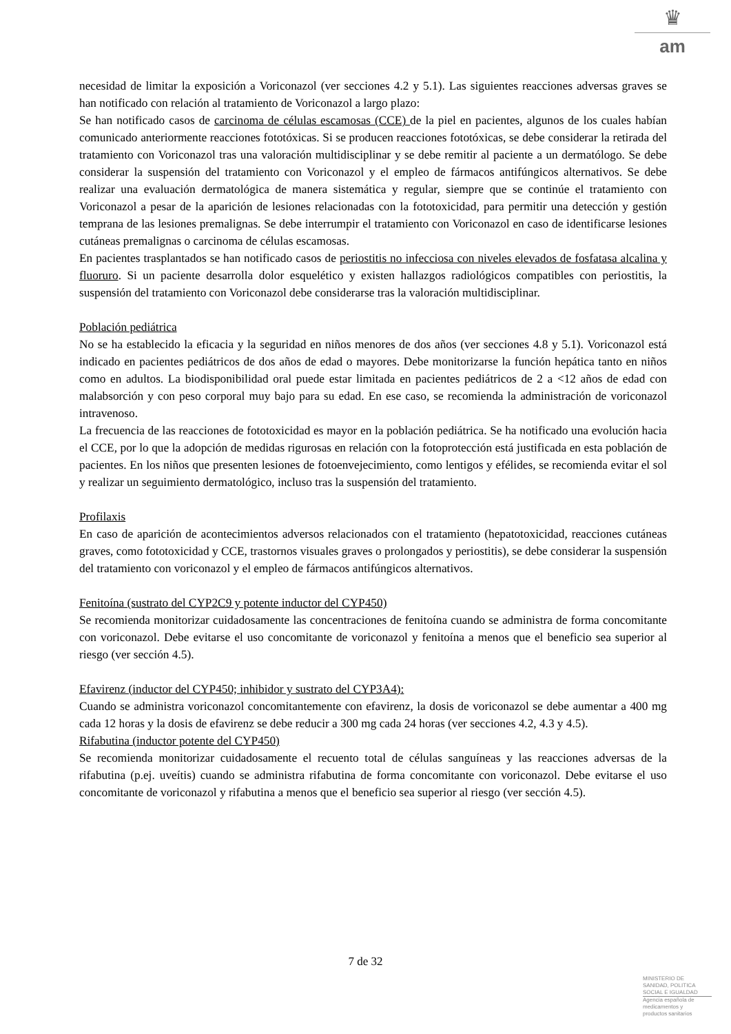♛
am
necesidad de limitar la exposición a Voriconazol (ver secciones 4.2 y 5.1). Las siguientes reacciones adversas graves se han notificado con relación al tratamiento de Voriconazol a largo plazo:
Se han notificado casos de carcinoma de células escamosas (CCE) de la piel en pacientes, algunos de los cuales habían comunicado anteriormente reacciones fototóxicas. Si se producen reacciones fototóxicas, se debe considerar la retirada del tratamiento con Voriconazol tras una valoración multidisciplinar y se debe remitir al paciente a un dermatólogo. Se debe considerar la suspensión del tratamiento con Voriconazol y el empleo de fármacos antifúngicos alternativos. Se debe realizar una evaluación dermatológica de manera sistemática y regular, siempre que se continúe el tratamiento con Voriconazol a pesar de la aparición de lesiones relacionadas con la fototoxicidad, para permitir una detección y gestión temprana de las lesiones premalignas. Se debe interrumpir el tratamiento con Voriconazol en caso de identificarse lesiones cutáneas premalignas o carcinoma de células escamosas.
En pacientes trasplantados se han notificado casos de periostitis no infecciosa con niveles elevados de fosfatasa alcalina y fluoruro. Si un paciente desarrolla dolor esquelético y existen hallazgos radiológicos compatibles con periostitis, la suspensión del tratamiento con Voriconazol debe considerarse tras la valoración multidisciplinar.
Población pediátrica
No se ha establecido la eficacia y la seguridad en niños menores de dos años (ver secciones 4.8 y 5.1). Voriconazol está indicado en pacientes pediátricos de dos años de edad o mayores. Debe monitorizarse la función hepática tanto en niños como en adultos. La biodisponibilidad oral puede estar limitada en pacientes pediátricos de 2 a <12 años de edad con malabsorción y con peso corporal muy bajo para su edad. En ese caso, se recomienda la administración de voriconazol intravenoso.
La frecuencia de las reacciones de fototoxicidad es mayor en la población pediátrica. Se ha notificado una evolución hacia el CCE, por lo que la adopción de medidas rigurosas en relación con la fotoprotección está justificada en esta población de pacientes. En los niños que presenten lesiones de fotoenvejecimiento, como lentigos y efélides, se recomienda evitar el sol y realizar un seguimiento dermatológico, incluso tras la suspensión del tratamiento.
Profilaxis
En caso de aparición de acontecimientos adversos relacionados con el tratamiento (hepatotoxicidad, reacciones cutáneas graves, como fototoxicidad y CCE, trastornos visuales graves o prolongados y periostitis), se debe considerar la suspensión del tratamiento con voriconazol y el empleo de fármacos antifúngicos alternativos.
Fenitoína (sustrato del CYP2C9 y potente inductor del CYP450)
Se recomienda monitorizar cuidadosamente las concentraciones de fenitoína cuando se administra de forma concomitante con voriconazol. Debe evitarse el uso concomitante de voriconazol y fenitoína a menos que el beneficio sea superior al riesgo (ver sección 4.5).
Efavirenz (inductor del CYP450; inhibidor y sustrato del CYP3A4):
Cuando se administra voriconazol concomitantemente con efavirenz, la dosis de voriconazol se debe aumentar a 400 mg cada 12 horas y la dosis de efavirenz se debe reducir a 300 mg cada 24 horas (ver secciones 4.2, 4.3 y 4.5).
Rifabutina (inductor potente del CYP450)
Se recomienda monitorizar cuidadosamente el recuento total de células sanguíneas y las reacciones adversas de la rifabutina (p.ej. uveítis) cuando se administra rifabutina de forma concomitante con voriconazol. Debe evitarse el uso concomitante de voriconazol y rifabutina a menos que el beneficio sea superior al riesgo (ver sección 4.5).
7 de 32
MINISTERIO DE
SANIDAD, POLITICA
SOCIAL E IGUALDAD
Agencia española de
medicamentos y
productos sanitarios